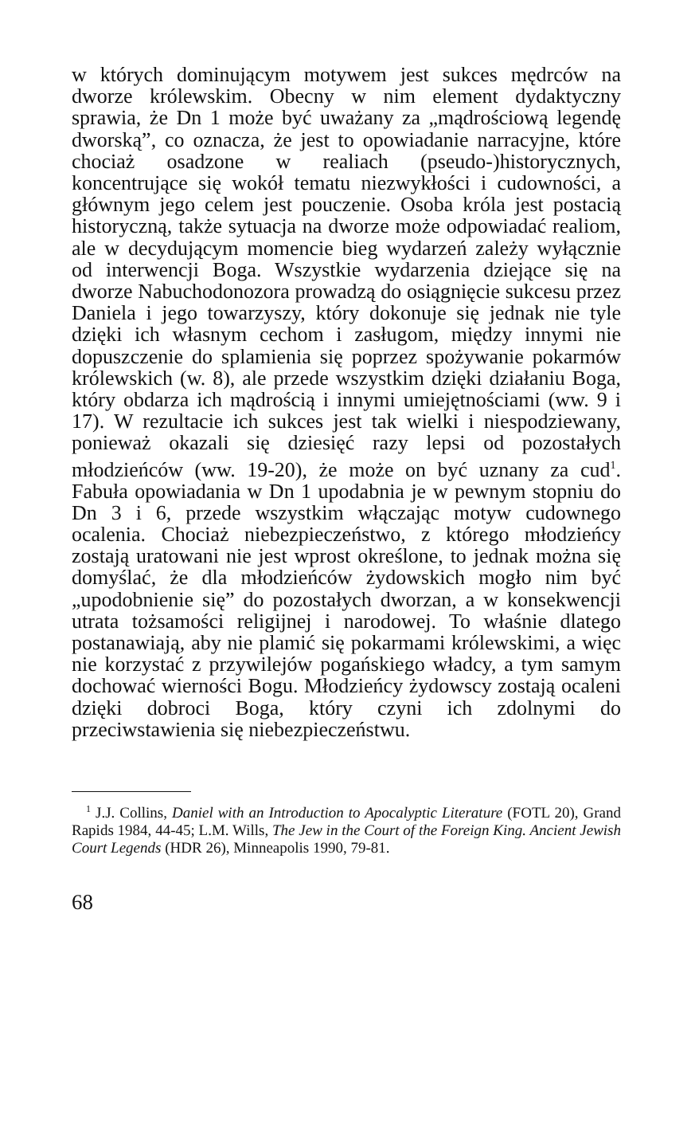w których dominującym motywem jest sukces mędrców na dworze królewskim. Obecny w nim element dydaktyczny sprawia, że Dn 1 może być uważany za „mądrościową legendę dworską”, co oznacza, że jest to opowiadanie narracyjne, które chociaż osadzone w realiach (pseudo-)historycznych, koncentrujące się wokół tematu niezwykłości i cudowności, a głównym jego celem jest pouczenie. Osoba króla jest postacią historyczną, także sytuacja na dworze może odpowiadać realiom, ale w decydującym momencie bieg wydarzeń zależy wyłącznie od interwencji Boga. Wszystkie wydarzenia dziejące się na dworze Nabuchodonozora prowadzą do osiągnięcie sukcesu przez Daniela i jego towarzyszy, który dokonuje się jednak nie tyle dzięki ich własnym cechom i zasługom, między innymi nie dopuszczenie do splamienia się poprzez spożywanie pokarmów królewskich (w. 8), ale przede wszystkim dzięki działaniu Boga, który obdarza ich mądrością i innymi umiejętnościami (ww. 9 i 17). W rezultacie ich sukces jest tak wielki i niespodziewany, ponieważ okazali się dziesięć razy lepsi od pozostałych młodzieńców (ww. 19-20), że może on być uznany za cud<sup>1</sup>. Fabuła opowiadania w Dn 1 upodabnia je w pewnym stopniu do Dn 3 i 6, przede wszystkim włączając motyw cudownego ocalenia. Chociaż niebezpieczeństwo, z którego młodzieńcy zostają uratowani nie jest wprost określone, to jednak można się domyślać, że dla młodzieńców żydowskich mogło nim być „upodobnienie się” do pozostałych dworzan, a w konsekwencji utrata tożsamości religijnej i narodowej. To właśnie dlatego postanawiają, aby nie plamić się pokarmami królewskimi, a więc nie korzystać z przywilejów pogańskiego władcy, a tym samym dochować wierności Bogu. Młodzieńcy żydowscy zostają ocaleni dzięki dobroci Boga, który czyni ich zdolnymi do przeciwstawienia się niebezpieczeństwu.
<sup>1</sup> J.J. Collins, Daniel with an Introduction to Apocalyptic Literature (FOTL 20), Grand Rapids 1984, 44-45; L.M. Wills, The Jew in the Court of the Foreign King. Ancient Jewish Court Legends (HDR 26), Minneapolis 1990, 79-81.
68